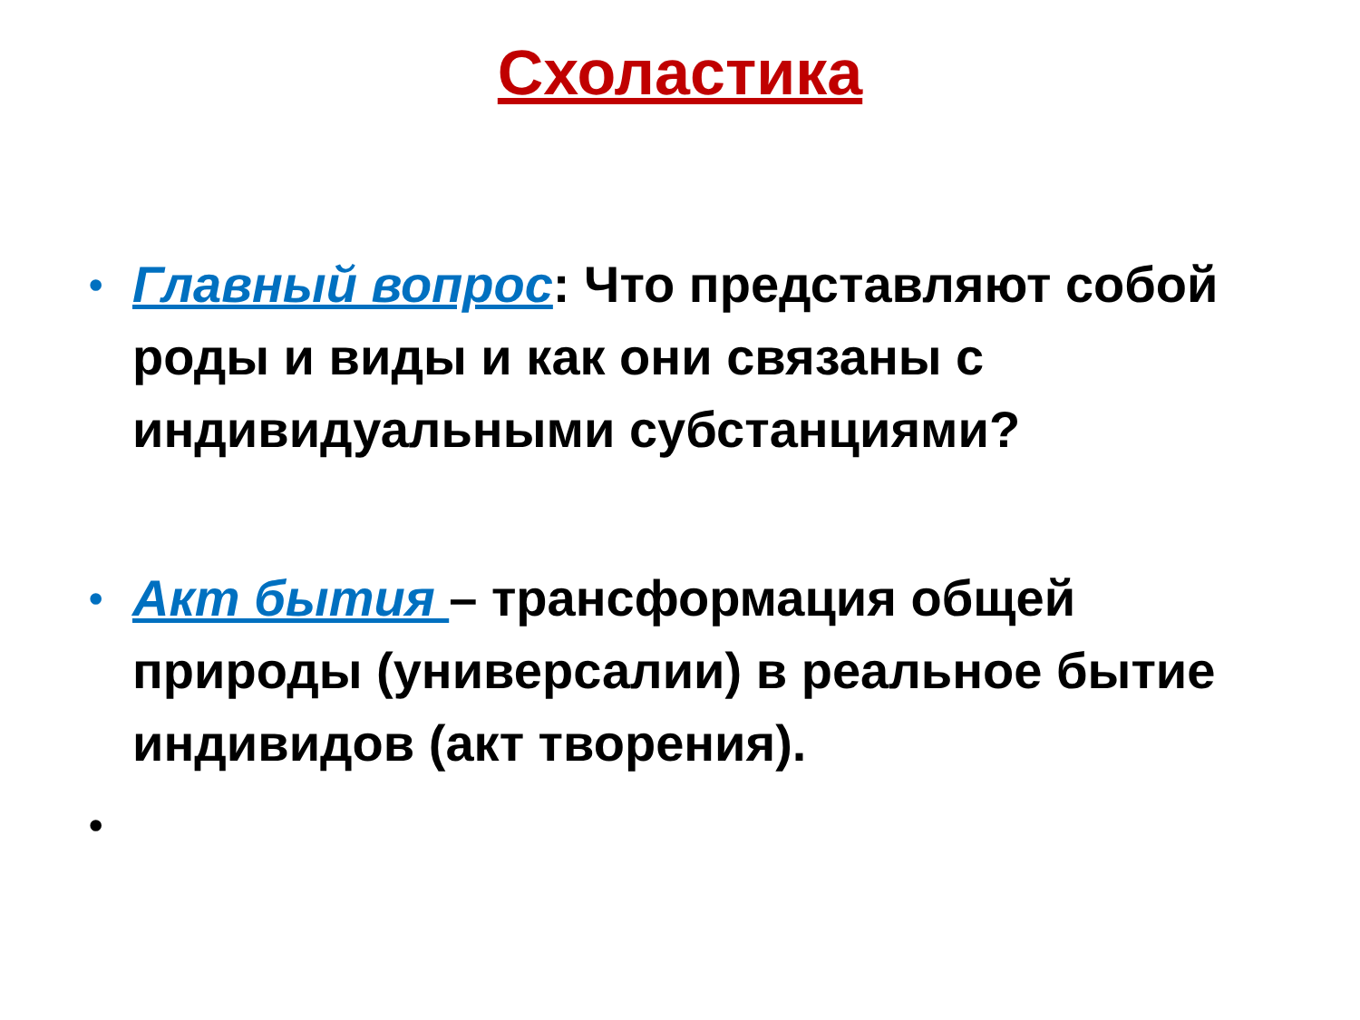Схоластика
• Главный вопрос: Что представляют собой роды и виды и как они связаны с индивидуальными субстанциями?
• Акт бытия – трансформация общей природы (универсалии) в реальное бытие индивидов (акт творения).
•